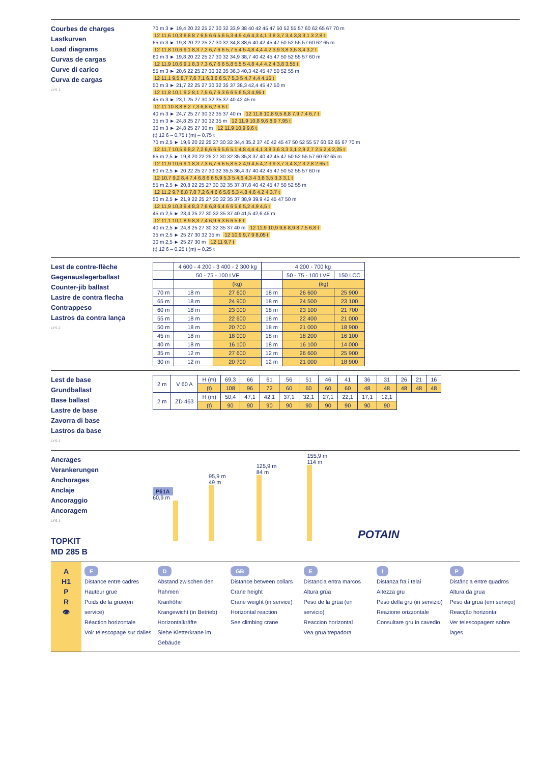Courbes de charges
Lastkurven
Load diagrams
Curvas de cargas
Curve di carico
Curva de cargas
LYS 1
70 m 3 ► 19,4 20 22 25 27 30 32 33,9 38 40 42 45 47 50 52 55 57 60 62 65 67 70 m
12 11,6 10,3 8,8 8 7 6,5 6 6 5,6 5,3 4,9 4,6 4,3 4,1 3,8 3,7 3,4 3,3 3,1 3 2,8 t
65 m 3 ► 19,8 20 22 25 27 30 32 34,8 38,6 40 42 45 47 50 52 55 57 60 62 65 m
12 11,8 10,6 9,1 8,3 7,2 6,7 6 6 5,7 5,4 5 4,8 4,4 4,2 3,9 3,8 3,5 3,4 3,2 t
60 m 3 ► 19,8 20 22 25 27 30 32 34,9 38,7 40 42 45 47 50 52 55 57 60 m
12 11,9 10,6 9,1 8,3 7,3 6,7 6 6 5,8 5,5 5 4,8 4,4 4,2 4 3,8 3,55 t
55 m 3 ► 20,6 22 25 27 30 32 35 36,3 40,3 42 45 47 50 52 55 m
12 11,1 9,5 8,7 7,6 7,1 6,3 6 6 5,7 5,3 5 4,7 4,4 4,15 t
50 m 3 ► 21,7 22 25 27 30 32 35 37 38,3 42,4 45 47 50 m
12 11,8 10,1 9,2 8,1 7,5 6,7 6,3 6 6 5,6 5,3 4,95 t
45 m 3 ► 23,1 25 27 30 32 35 37 40 42 45 m
12 11 10 8,8 8,2 7,3 6,8 6,2 6 6 t
40 m 3 ► 24,7 25 27 30 32 35 37 40 m 12 11,8 10,8 9,5 8,8 7,9 7,4 6,7 t
35 m 3 ► 24,8 25 27 30 32 35 m 12 11,9 10,8 9,6 8,9 7,95 t
30 m 3 ► 24,8 25 27 30 m 12 11,9 10,9 9,6 t
(t) 12 6 – 0,75 t (m) – 0,75 t
70 m 2,5 ► 19,6 20 22 25 27 30 32 34,4 35,2 37 40 42 45 47 50 52 55 57 60 62 65 67 70 m
12 11,7 10,5 9 8,2 7,2 6,6 6 6 5,6 5,1 4,8 4,4 4,1 3,8 3,6 3,3 3,1 2,9 2,7 2,5 2,4 2,25 t
65 m 2,5 ► 19,8 20 22 25 27 30 32 35 35,8 37 40 42 45 47 50 52 55 57 60 62 65 m
12 11,9 10,6 9,1 8,3 7,3 6,7 6 6 5,8 5,2 4,9 4,5 4,2 3,9 3,7 3,4 3,2 3 2,8 2,65 t
60 m 2,5 ► 20 22 25 27 30 32 35,5 36,4 37 40 42 45 47 50 52 55 57 60 m
12 10,7 9,2 8,4 7,4 6,8 6 6 5,9 5,3 5 4,6 4,3 4 3,8 3,5 3,3 3,1 t
55 m 2,5 ► 20,8 22 25 27 30 32 35 37 37,8 40 42 45 47 50 52 55 m
12 11,2 9,7 8,8 7,8 7,2 6,4 6 6 5,6 5,3 4,8 4,6 4,2 4 3,7 t
50 m 2,5 ► 21,9 22 25 27 30 32 35 37 38,9 39,9 42 45 47 50 m
12 11,9 10,3 9,4 8,3 7,6 6,8 6,4 6 6 5,6 5,2 4,9 4,5 t
45 m 2,5 ► 23,4 25 27 30 32 35 37 40 41,5 42,6 45 m
12 11,1 10,1 8,9 8,3 7,4 6,9 6,3 6 6 5,6 t
40 m 2,5 ► 24,8 25 27 30 32 35 37 40 m 12 11,9 10,9 9,6 8,9 8 7,5 6,8 t
35 m 2,5 ► 25 27 30 32 35 m 12 10,9 9,7 9 8,05 t
30 m 2,5 ► 25 27 30 m 12 11 9,7 t
(t) 12 6 – 0,25 t (m) – 0,25 t
Lest de contre-flèche
Gegenauslegerballast
Counter-jib ballast
Lastre de contra flecha
Contrappeso
Lastros da contra lança
LYS 2
| | 4 600 - 4 200 - 3 400 - 2 300 kg | | 4 200 - 700 kg | | |
| --- | --- | --- | --- | --- | --- |
| | 50 - 75 - 100 LVF | | | 50 - 75 - 100 LVF | 150 LCC |
| | | (kg) | | (kg) | |
| 70 m | 18 m | 27 600 | 18 m | 26 600 | 25 900 |
| 65 m | 18 m | 24 900 | 18 m | 24 500 | 23 100 |
| 60 m | 18 m | 23 000 | 18 m | 23 100 | 21 700 |
| 55 m | 18 m | 22 600 | 18 m | 22 400 | 21 000 |
| 50 m | 18 m | 20 700 | 18 m | 21 000 | 18 900 |
| 45 m | 18 m | 18 000 | 18 m | 18 200 | 16 100 |
| 40 m | 18 m | 16 100 | 18 m | 16 100 | 14 000 |
| 35 m | 12 m | 27 600 | 12 m | 26 600 | 25 900 |
| 30 m | 12 m | 20 700 | 12 m | 21 000 | 18 900 |
Lest de base
Grundballast
Base ballast
Lastre de base
Zavorra di base
Lastros da base
LYS 1
| 2 m | V 60 A | H (m) | 69,3 | 66 | 61 | 56 | 51 | 46 | 41 | 36 | 31 | 26 | 21 | 16 |
| | | (t) | 108 | 96 | 72 | 60 | 60 | 60 | 60 | 48 | 48 | 48 | 48 | 48 |
| 2 m | ZD 463 | H (m) | 50,4 | 47,1 | 42,1 | 37,1 | 32,1 | 27,1 | 22,1 | 17,1 | 12,1 | | | |
| | | (t) | 90 | 90 | 90 | 90 | 90 | 90 | 90 | 90 | 90 | | | |
Ancrages
Verankerungen
Anchorages
Anclaje
Ancoraggio
Ancoragem
LYS 1
TOPKIT
MD 285 B
P61A
60,9 m
95,9 m
49 m
125,9 m
84 m
155,9 m
114 m
POTAIN
A
H1
P
R
👁
F
Distance entre cadres
Hauteur grue
Poids de la grue(en service)
Réaction horizontale
Voir télescopage sur dalles
D
Abstand zwischen den Rahmen
Kranhöhe
Krangewicht (in Betrieb)
Horizontalkräfte
Siehe Kletterkrane im Gebäude
GB
Distance between collars
Crane height
Crane weight (in service)
Horizontal reaction
See climbing crane
E
Distancia entra marcos
Altura grúa
Peso de la grúa (en servicio)
Reaccion horizontal
Vea grua trepadora
I
Distanza fra i telai
Altezza gru
Peso della gru (in servizio)
Reazione orizzontale
Consultare gru in cavedio
P
Distância entre quadros
Altura da grua
Peso da grua (em serviço)
Reacção horizontal
Ver telescopagem sobre lages